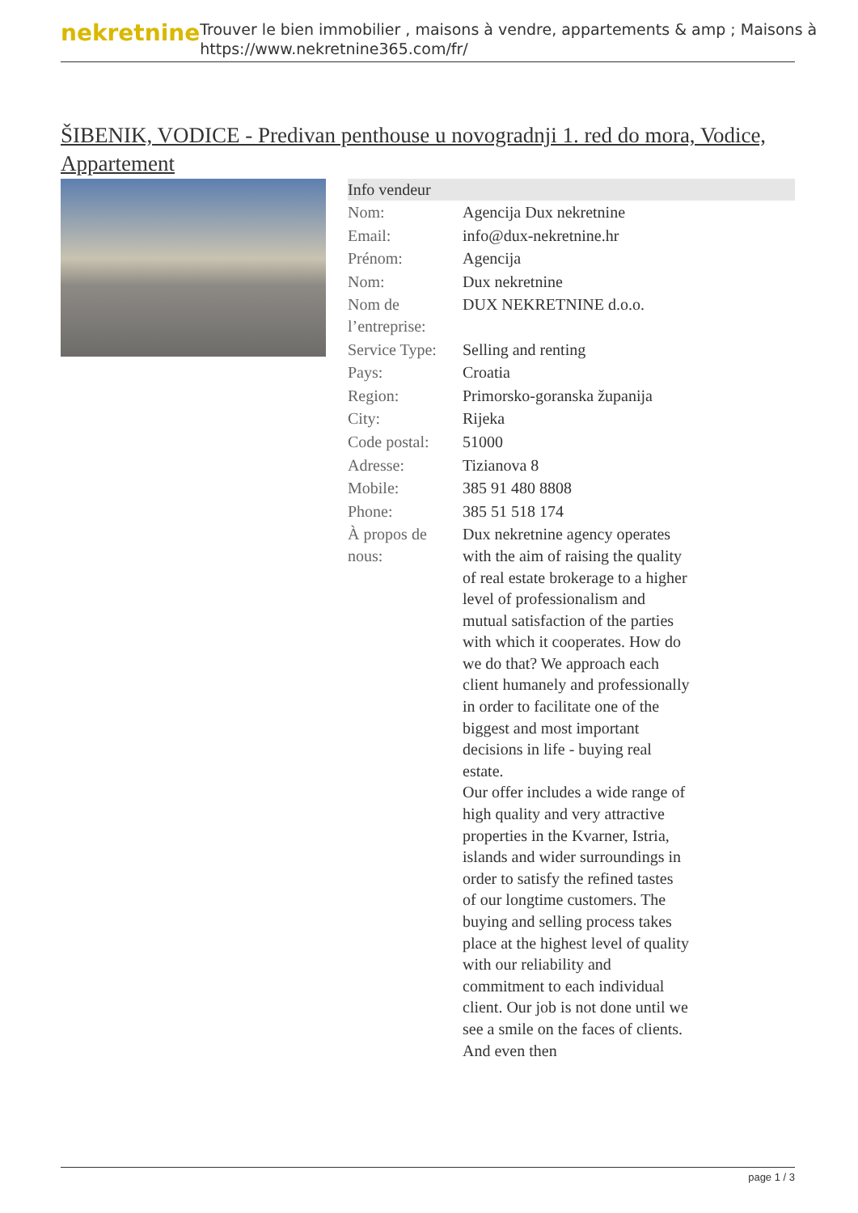nekretnine
Trouver le bien immobilier , maisons à vendre, appartements & amp ; Maisons à
https://www.nekretnine365.com/fr/
ŠIBENIK, VODICE - Predivan penthouse u novogradnji 1. red do mora, Vodice, Appartement
| Info vendeur | |
| --- | --- |
| Nom: | Agencija Dux nekretnine |
| Email: | info@dux-nekretnine.hr |
| Prénom: | Agencija |
| Nom: | Dux nekretnine |
| Nom de l’entreprise: | DUX NEKRETNINE d.o.o. |
| Service Type: | Selling and renting |
| Pays: | Croatia |
| Region: | Primorsko-goranska županija |
| City: | Rijeka |
| Code postal: | 51000 |
| Adresse: | Tizianova 8 |
| Mobile: | 385 91 480 8808 |
| Phone: | 385 51 518 174 |
| À propos de nous: | Dux nekretnine agency operates with the aim of raising the quality of real estate brokerage to a higher level of professionalism and mutual satisfaction of the parties with which it cooperates. How do we do that? We approach each client humanely and professionally in order to facilitate one of the biggest and most important decisions in life - buying real estate. Our offer includes a wide range of high quality and very attractive properties in the Kvarner, Istria, islands and wider surroundings in order to satisfy the refined tastes of our longtime customers. The buying and selling process takes place at the highest level of quality with our reliability and commitment to each individual client. Our job is not done until we see a smile on the faces of clients. And even then |
page 1 / 3